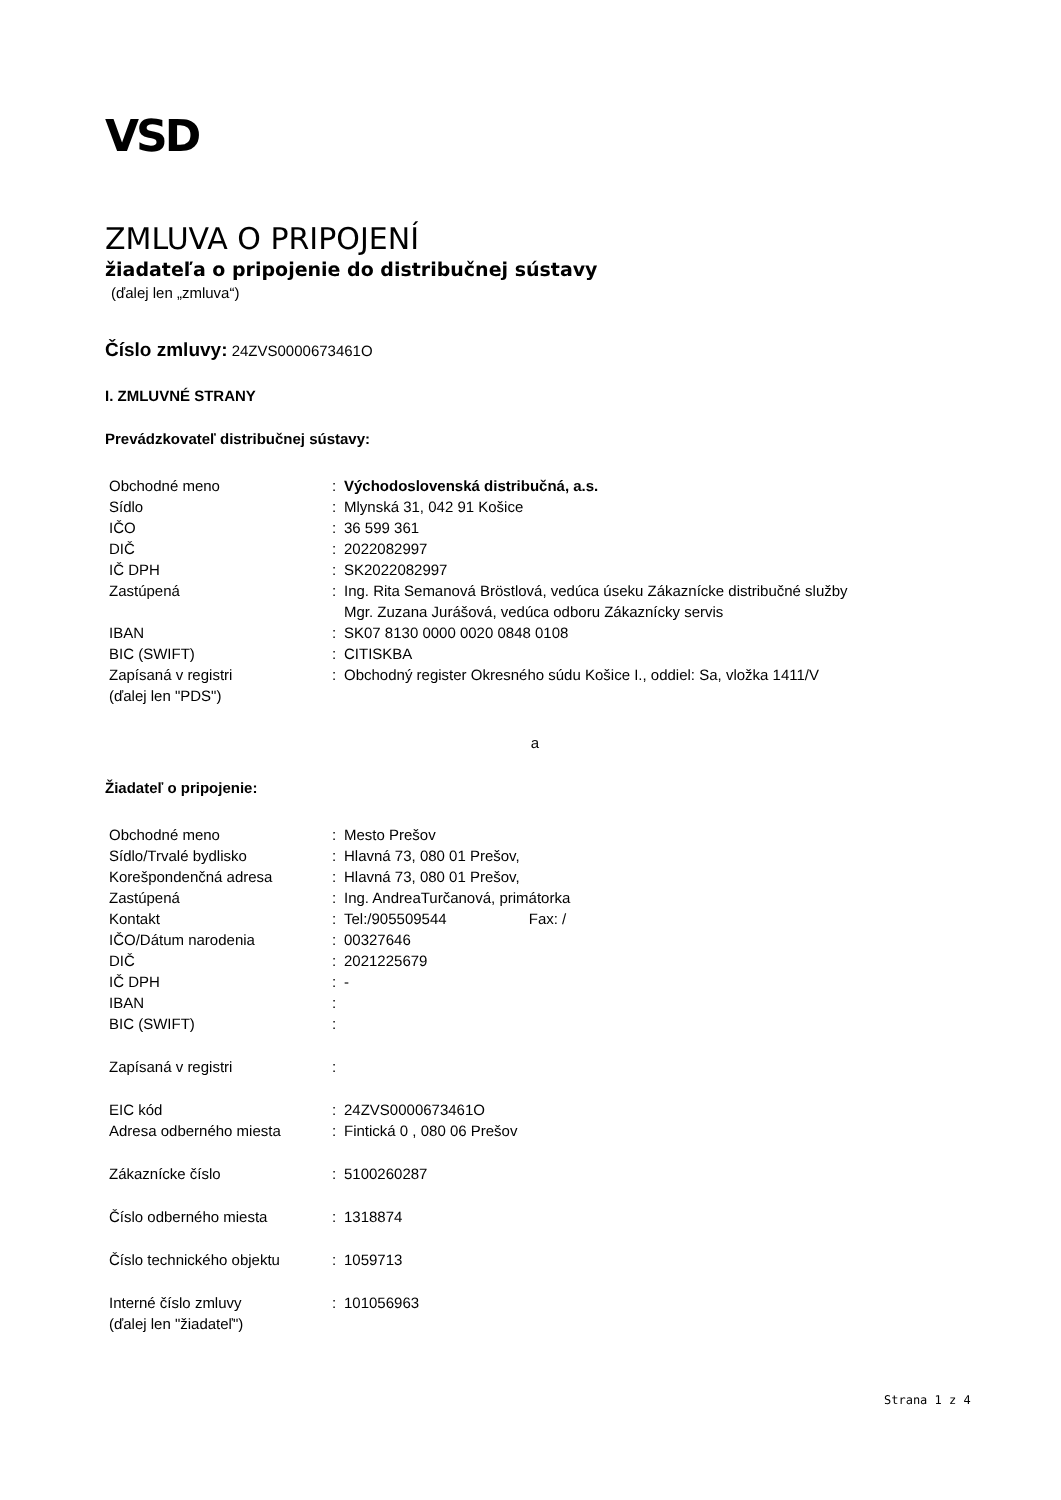VSD
ZMLUVA O PRIPOJENÍ
žiadateľa o pripojenie do distribučnej sústavy
(ďalej len „zmluva“)
Číslo zmluvy: 24ZVS0000673461O
I. ZMLUVNÉ STRANY
Prevádzkovateľ distribučnej sústavy:
| Obchodné meno | : | Východoslovenská distribučná, a.s. |
| Sídlo | : | Mlynská 31, 042 91 Košice |
| IČO | : | 36 599 361 |
| DIČ | : | 2022082997 |
| IČ DPH | : | SK2022082997 |
| Zastúpená | : | Ing. Rita Semanová Bröstlová, vedúca úseku Zákaznícke distribučné služby Mgr. Zuzana Jurášová, vedúca odboru Zákaznícky servis |
| IBAN | : | SK07 8130 0000 0020 0848 0108 |
| BIC (SWIFT) | : | CITISKBA |
| Zapísaná v registri (ďalej len "PDS") | : | Obchodný register Okresného súdu Košice I., oddiel: Sa, vložka 1411/V |
a
Žiadateľ o pripojenie:
| Obchodné meno | : | Mesto Prešov |
| Sídlo/Trvalé bydlisko | : | Hlavná 73, 080 01 Prešov, |
| Korešpondenčná adresa | : | Hlavná 73, 080 01 Prešov, |
| Zastúpená | : | Ing. AndreaTurčanová, primátorka |
| Kontakt | : | Tel:/905509544 Fax: / |
| IČO/Dátum narodenia | : | 00327646 |
| DIČ | : | 2021225679 |
| IČ DPH | : | - |
| IBAN | : | |
| BIC (SWIFT) | : | |
| Zapísaná v registri | : | |
| EIC kód | : | 24ZVS0000673461O |
| Adresa odberného miesta | : | Fintická 0 , 080 06 Prešov |
| Zákaznícke číslo | : | 5100260287 |
| Číslo odberného miesta | : | 1318874 |
| Číslo technického objektu | : | 1059713 |
| Interné číslo zmluvy (ďalej len "žiadateľ") | : | 101056963 |
Strana 1 z 4